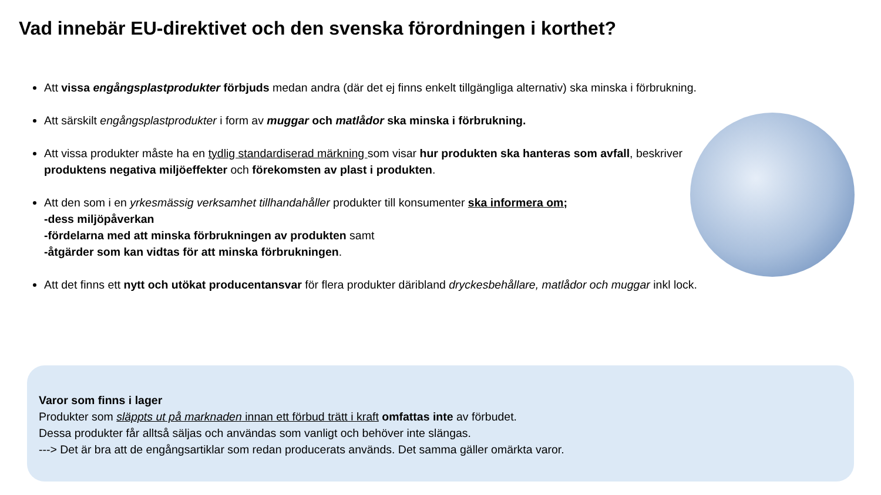Vad innebär EU-direktivet och den svenska förordningen i korthet?
Att vissa engångsplastprodukter förbjuds medan andra (där det ej finns enkelt tillgängliga alternativ) ska minska i förbrukning.
Att särskilt engångsplastprodukter i form av muggar och matlådor ska minska i förbrukning.
Att vissa produkter måste ha en tydlig standardiserad märkning som visar hur produkten ska hanteras som avfall, beskriver produktens negativa miljöeffekter och förekomsten av plast i produkten.
Att den som i en yrkesmässig verksamhet tillhandahåller produkter till konsumenter ska informera om;
-dess miljöpåverkan
-fördelarna med att minska förbrukningen av produkten samt
-åtgärder som kan vidtas för att minska förbrukningen.
Att det finns ett nytt och utökat producentansvar för flera produkter däribland dryckesbehållare, matlådor och muggar inkl lock.
Varor som finns i lager
Produkter som släppts ut på marknaden innan ett förbud trätt i kraft omfattas inte av förbudet.
Dessa produkter får alltså säljas och användas som vanligt och behöver inte slängas.
---> Det är bra att de engångsartiklar som redan producerats används. Det samma gäller omärkta varor.